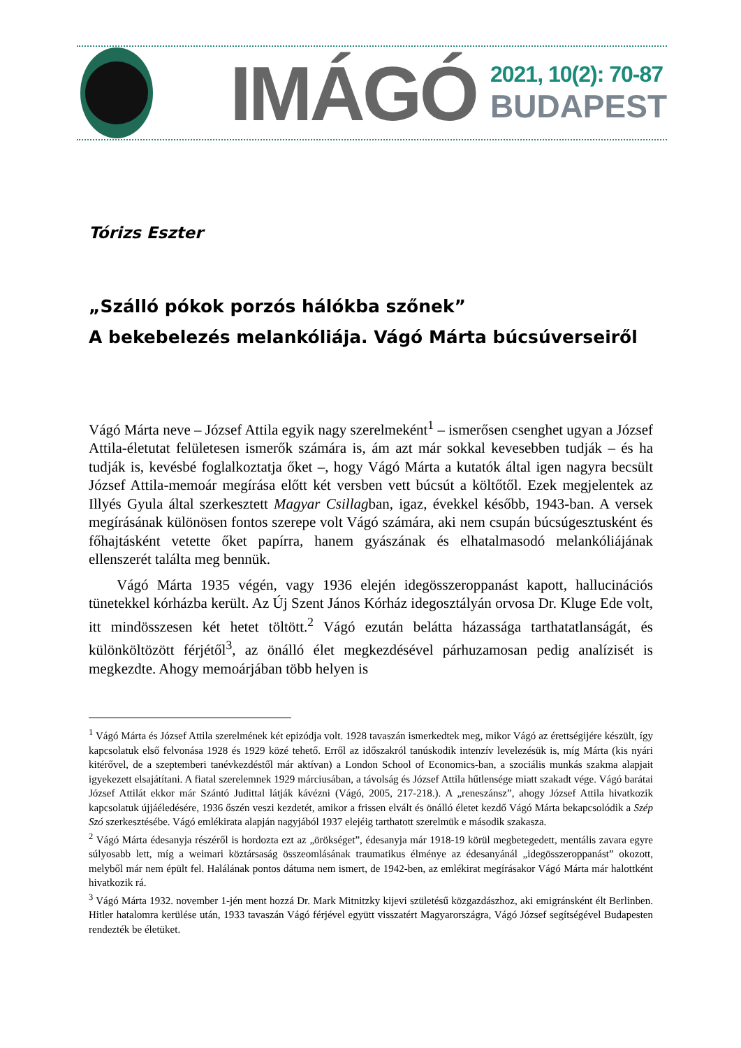IMÁGÓ
2021, 10(2): 70-87
BUDAPEST
Tórizs Eszter
„Szálló pókok porzós hálókba szőnek”
A bekebelezés melankóliája. Vágó Márta búcsúverseiről
Vágó Márta neve – József Attila egyik nagy szerelmeként<sup>1</sup> – ismerősen csenghet ugyan a József Attila-életutat felületesen ismerők számára is, ám azt már sokkal kevesebben tudják – és ha tudják is, kevésbé foglalkoztatja őket –, hogy Vágó Márta a kutatók által igen nagyra becsült József Attila-memoár megírása előtt két versben vett búcsút a költőtől. Ezek megjelentek az Illyés Gyula által szerkesztett Magyar Csillagban, igaz, évekkel később, 1943-ban. A versek megírásának különösen fontos szerepe volt Vágó számára, aki nem csupán búcsúgesztusként és főhajtásként vetette őket papírra, hanem gyászának és elhatalmasodó melankóliájának ellenszerét találta meg bennük.
Vágó Márta 1935 végén, vagy 1936 elején idegösszeroppanást kapott, hallucinációs tünetekkel kórházba került. Az Új Szent János Kórház idegosztályán orvosa Dr. Kluge Ede volt, itt mindösszesen két hetet töltött.<sup>2</sup> Vágó ezután belátta házassága tarthatatlanságát, és különköltözött férjétől<sup>3</sup>, az önálló élet megkezdésével párhuzamosan pedig analízisét is megkezdte. Ahogy memoárjában több helyen is
<sup>1</sup> Vágó Márta és József Attila szerelmének két epizódja volt. 1928 tavaszán ismerkedtek meg, mikor Vágó az érettségijére készült, így kapcsolatuk első felvonása 1928 és 1929 közé tehető. Erről az időszakról tanúskodik intenzív levelezésük is, míg Márta (kis nyári kitérővel, de a szeptemberi tanévkezdéstől már aktívan) a London School of Economics-ban, a szociális munkás szakma alapjait igyekezett elsajátítani. A fiatal szerelemnek 1929 márciusában, a távolság és József Attila hűtlensége miatt szakadt vége. Vágó barátai József Attilát ekkor már Szántó Judittal látják kávézni (Vágó, 2005, 217-218.). A „reneszánsz”, ahogy József Attila hivatkozik kapcsolatuk újjáéledésére, 1936 őszén veszi kezdetét, amikor a frissen elvált és önálló életet kezdő Vágó Márta bekapcsolódik a Szép Szó szerkesztésébe. Vágó emlékirata alapján nagyjából 1937 elejéig tarthatott szerelmük e második szakasza.
<sup>2</sup> Vágó Márta édesanyja részéről is hordozta ezt az „örökséget”, édesanyja már 1918-19 körül megbetegedett, mentális zavara egyre súlyosabb lett, míg a weimari köztársaság összeomlásának traumatikus élménye az édesanyánál „idegösszeroppanást” okozott, melyből már nem épült fel. Halálának pontos dátuma nem ismert, de 1942-ben, az emlékirat megírásakor Vágó Márta már halottként hivatkozik rá.
<sup>3</sup> Vágó Márta 1932. november 1-jén ment hozzá Dr. Mark Mitnitzky kijevi születésű közgazdászhoz, aki emigránsként élt Berlinben. Hitler hatalomra kerülése után, 1933 tavaszán Vágó férjével együtt visszatért Magyarországra, Vágó József segítségével Budapesten rendezték be életüket.